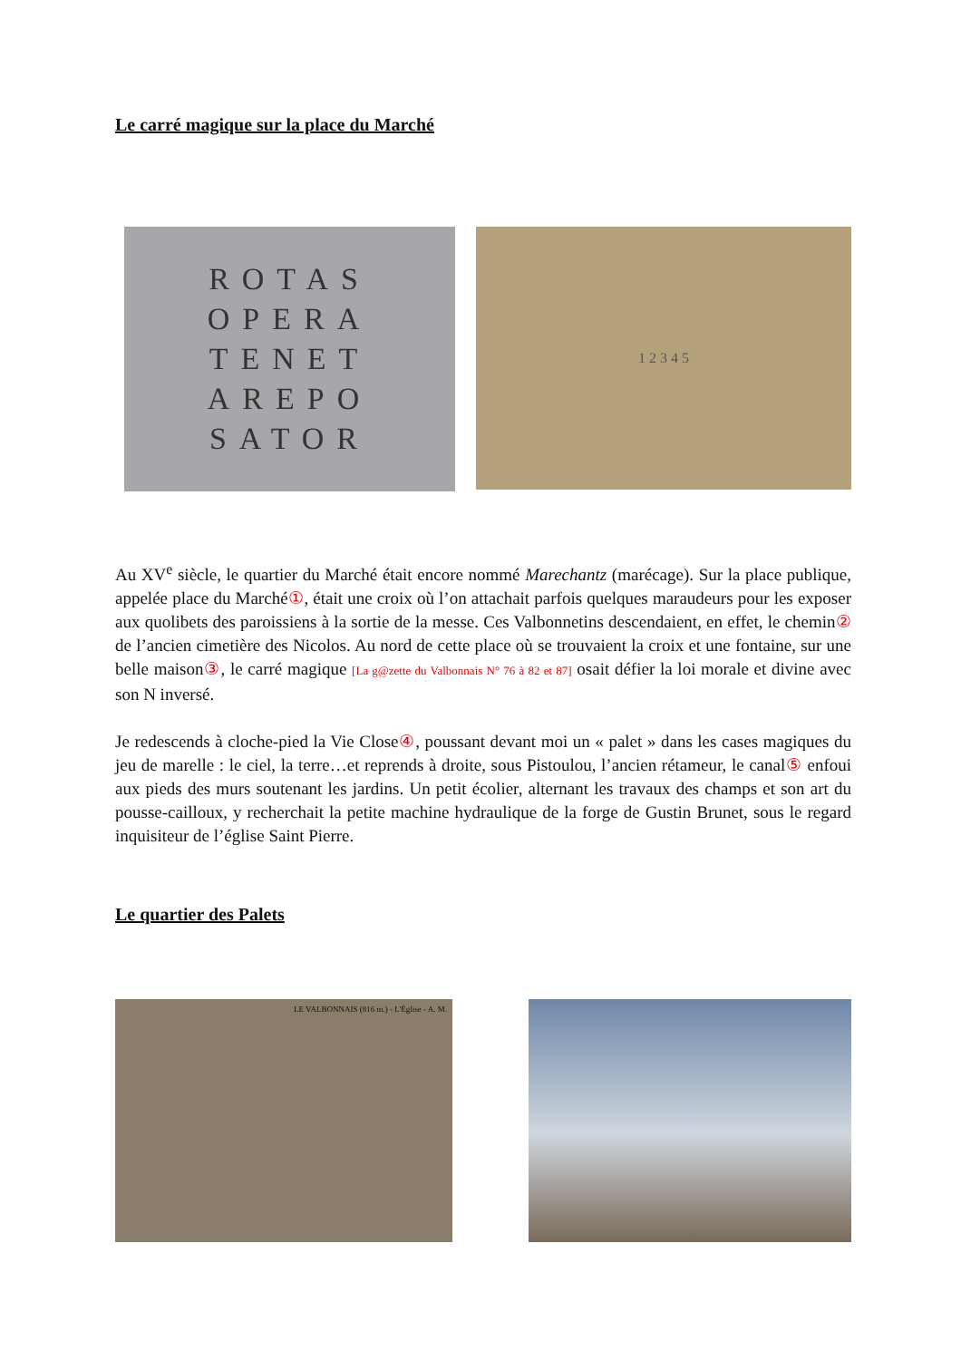Le carré magique sur la place du Marché
ROTAS
OPERA
TENET
AREPO
SATOR
1 2 3 4 5
Au XV<sup>e</sup> siècle, le quartier du Marché était encore nommé Marechantz (marécage). Sur la place publique, appelée place du Marché①, était une croix où l’on attachait parfois quelques maraudeurs pour les exposer aux quolibets des paroissiens à la sortie de la messe. Ces Valbonnetins descendaient, en effet, le chemin② de l’ancien cimetière des Nicolos. Au nord de cette place où se trouvaient la croix et une fontaine, sur une belle maison③, le carré magique [La g@zette du Valbonnais N° 76 à 82 et 87] osait défier la loi morale et divine avec son N inversé.
Je redescends à cloche-pied la Vie Close④, poussant devant moi un « palet » dans les cases magiques du jeu de marelle : le ciel, la terre…et reprends à droite, sous Pistoulou, l’ancien rétameur, le canal⑤ enfoui aux pieds des murs soutenant les jardins. Un petit écolier, alternant les travaux des champs et son art du pousse-cailloux, y recherchait la petite machine hydraulique de la forge de Gustin Brunet, sous le regard inquisiteur de l’église Saint Pierre.
Le quartier des Palets
LE VALBONNAIS (816 m.) - L'Église - A. M.